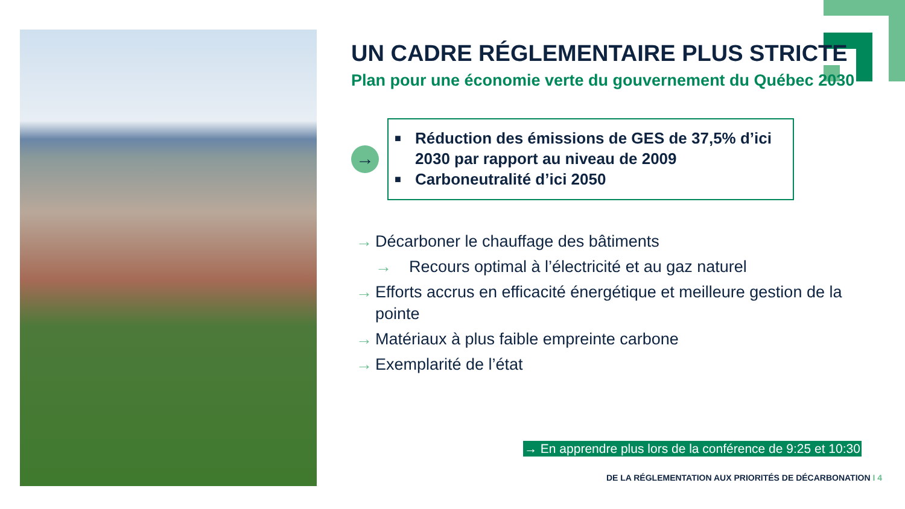UN CADRE RÉGLEMENTAIRE PLUS STRICTE
Plan pour une économie verte du gouvernement du Québec 2030
→
■ Réduction des émissions de GES de 37,5% d’ici 2030 par rapport au niveau de 2009
■ Carboneutralité d’ici 2050
→ Décarboner le chauffage des bâtiments
→ Recours optimal à l’électricité et au gaz naturel
→ Efforts accrus en efficacité énergétique et meilleure gestion de la pointe
→ Matériaux à plus faible empreinte carbone
→ Exemplarité de l’état
→ En apprendre plus lors de la conférence de 9:25 et 10:30
DE LA RÉGLEMENTATION AUX PRIORITÉS DE DÉCARBONATION I 4